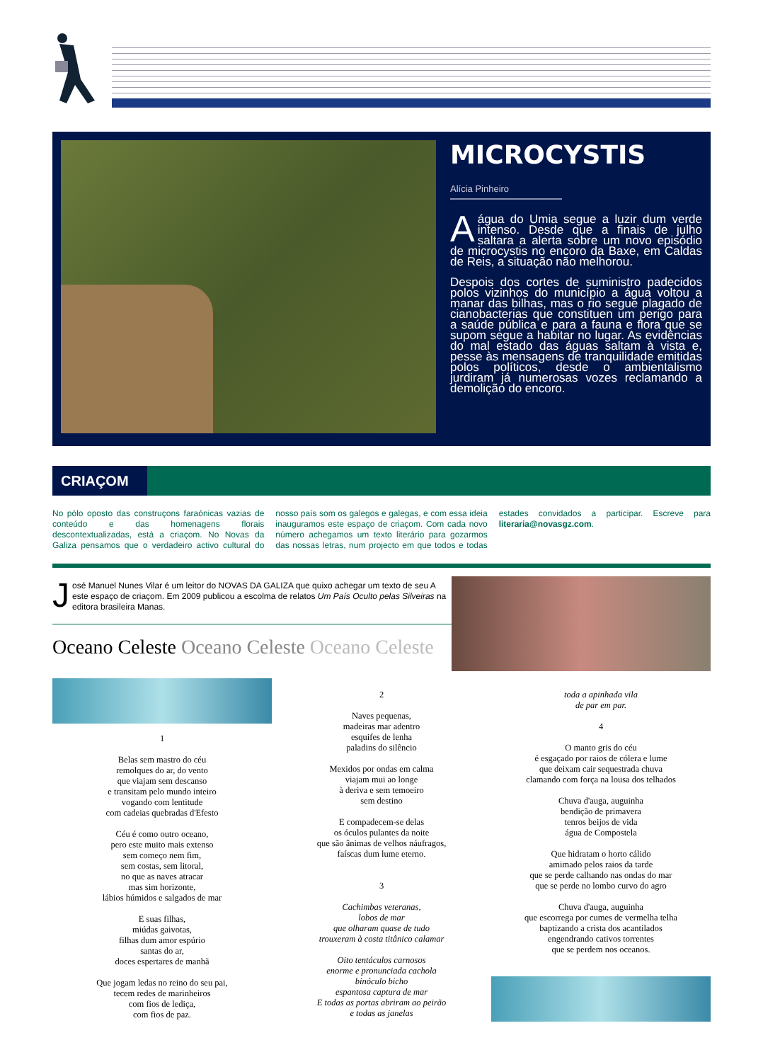MICROCYSTIS
Alícia Pinheiro
A água do Umia segue a luzir dum verde intenso. Desde que a finais de julho saltara a alerta sobre um novo episódio de microcystis no encoro da Baxe, em Caldas de Reis, a situação não melhorou.
Despois dos cortes de suministro padecidos polos vizinhos do município a água voltou a manar das bilhas, mas o rio segue plagado de cianobacterias que constituen um perigo para a saúde pública e para a fauna e flora que se supom segue a habitar no lugar. As evidências do mal estado das águas saltam à vista e, pesse às mensagens de tranquilidade emitidas polos políticos, desde o ambientalismo jurdiram já numerosas vozes reclamando a demolição do encoro.
CRIAÇOM
No pólo oposto das construçons faraónicas vazias de conteúdo e das homenagens florais descontextualizadas, está a criaçom. No Novas da Galiza pensamos que o verdadeiro activo cultural do nosso país som os galegos e galegas, e com essa ideia inauguramos este espaço de criaçom. Com cada novo número achegamos um texto literário para gozarmos das nossas letras, num projecto em que todos e todas estades convidados a participar. Escreve para literaria@novasgz.com.
José Manuel Nunes Vilar é um leitor do NOVAS DA GALIZA que quixo achegar um texto de seu A este espaço de criaçom. Em 2009 publicou a escolma de relatos Um País Oculto pelas Silveiras na editora brasileira Manas.
Oceano Celeste Oceano Celeste Oceano Celeste
1
Belas sem mastro do céu
remolques do ar, do vento
que viajam sem descanso
e transitam pelo mundo inteiro
vogando com lentitude
com cadeias quebradas d'Efesto
Céu é como outro oceano,
pero este muito mais extenso
sem começo nem fim,
sem costas, sem litoral,
no que as naves atracar
mas sim horizonte,
lábios húmidos e salgados de mar
E suas filhas,
miúdas gaivotas,
filhas dum amor espúrio
santas do ar,
doces espertares de manhã
Que jogam ledas no reino do seu pai,
tecem redes de marinheiros
com fios de lediça,
com fios de paz.
2
Naves pequenas,
madeiras mar adentro
esquifes de lenha
paladins do silêncio
Mexidos por ondas em calma
viajam mui ao longe
à deriva e sem temoeiro
sem destino
E compadecem-se delas
os óculos pulantes da noite
que são ânimas de velhos náufragos,
faíscas dum lume eterno.
3
Cachimbas veteranas,
lobos de mar
que olharam quase de tudo
trouxeram à costa titânico calamar
Oito tentáculos carnosos
enorme e pronunciada cachola
binóculo bicho
espantosa captura de mar
E todas as portas abriram ao peirão
e todas as janelas
toda a apinhada vila
de par em par.
4
O manto gris do céu
é esgaçado por raios de cólera e lume
que deixam cair sequestrada chuva
clamando com força na lousa dos telhados
Chuva d'auga, auguinha
bendição de primavera
tenros beijos de vida
água de Compostela
Que hidratam o horto cálido
amimado pelos raios da tarde
que se perde calhando nas ondas do mar
que se perde no lombo curvo do agro
Chuva d'auga, auguinha
que escorrega por cumes de vermelha telha
baptizando a crista dos acantilados
engendrando cativos torrentes
que se perdem nos oceanos.